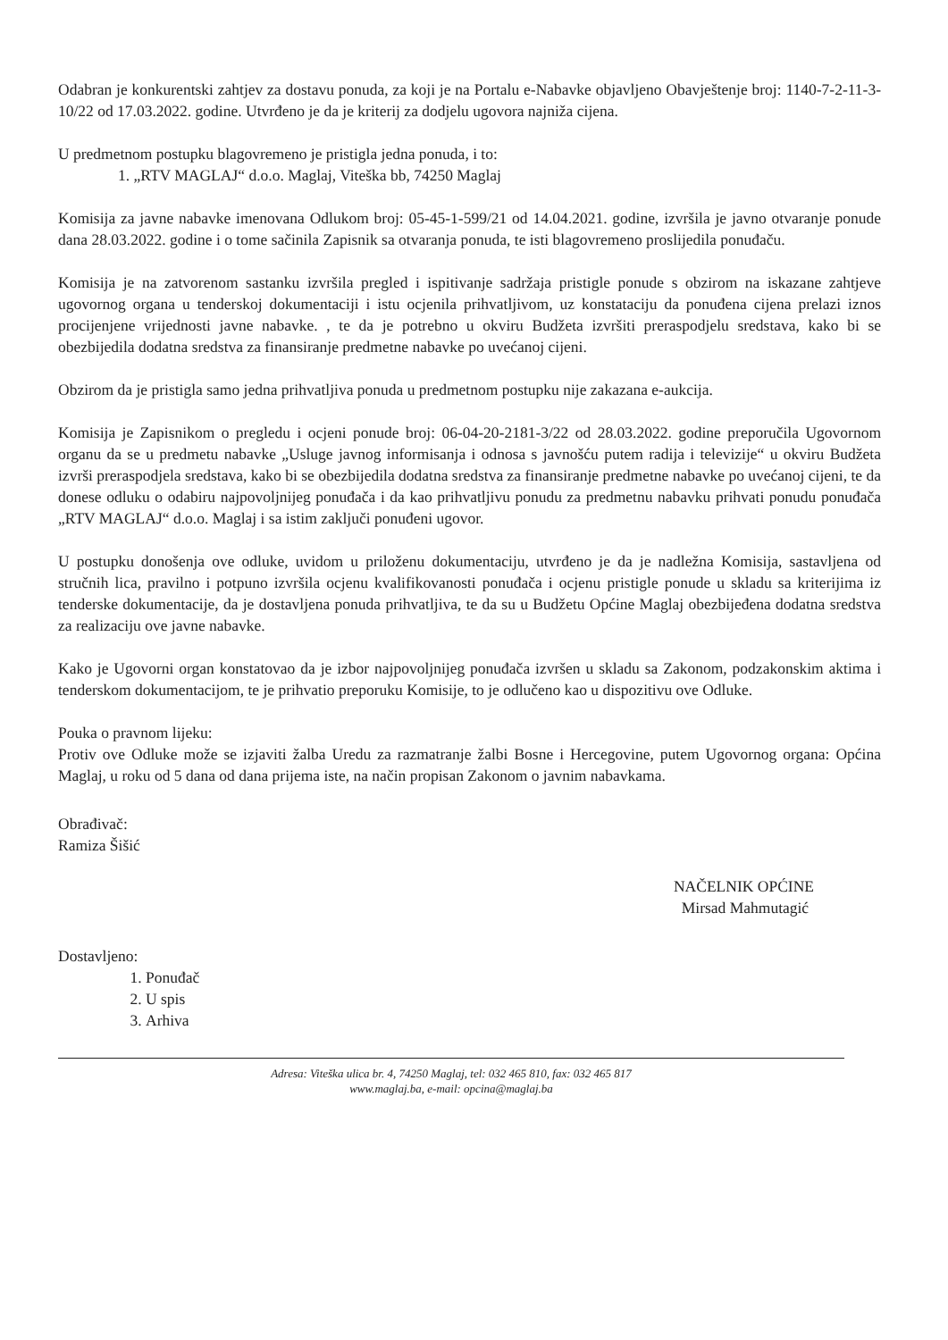Odabran je konkurentski zahtjev za dostavu ponuda, za koji je na Portalu e-Nabavke objavljeno Obavještenje broj: 1140-7-2-11-3-10/22 od 17.03.2022. godine. Utvrđeno je da je kriterij za dodjelu ugovora najniža cijena.
U predmetnom postupku blagovremeno je pristigla jedna ponuda, i to:
1. „RTV MAGLAJ“ d.o.o. Maglaj, Viteška bb, 74250 Maglaj
Komisija za javne nabavke imenovana Odlukom broj: 05-45-1-599/21 od 14.04.2021. godine, izvršila je javno otvaranje ponude dana 28.03.2022. godine i o tome sačinila Zapisnik sa otvaranja ponuda, te isti blagovremeno proslijedila ponuđaču.
Komisija je na zatvorenom sastanku izvršila pregled i ispitivanje sadržaja pristigle ponude s obzirom na iskazane zahtjeve ugovornog organa u tenderskoj dokumentaciji i istu ocjenila prihvatljivom, uz konstataciju da ponuđena cijena prelazi iznos procijenjene vrijednosti javne nabavke. , te da je potrebno u okviru Budžeta izvršiti preraspodjelu sredstava, kako bi se obezbijedila dodatna sredstva za finansiranje predmetne nabavke po uvećanoj cijeni.
Obzirom da je pristigla samo jedna prihvatljiva ponuda u predmetnom postupku nije zakazana e-aukcija.
Komisija je Zapisnikom o pregledu i ocjeni ponude broj: 06-04-20-2181-3/22 od 28.03.2022. godine preporučila Ugovornom organu da se u predmetu nabavke „Usluge javnog informisanja i odnosa s javnošću putem radija i televizije“ u okviru Budžeta izvrši preraspodjela sredstava, kako bi se obezbijedila dodatna sredstva za finansiranje predmetne nabavke po uvećanoj cijeni, te da donese odluku o odabiru najpovoljnijeg ponuđača i da kao prihvatljivu ponudu za predmetnu nabavku prihvati ponudu ponuđača „RTV MAGLAJ“ d.o.o. Maglaj i sa istim zaključi ponuđeni ugovor.
U postupku donošenja ove odluke, uvidom u priloženu dokumentaciju, utvrđeno je da je nadležna Komisija, sastavljena od stručnih lica, pravilno i potpuno izvršila ocjenu kvalifikovanosti ponuđača i ocjenu pristigle ponude u skladu sa kriterijima iz tenderske dokumentacije, da je dostavljena ponuda prihvatljiva, te da su u Budžetu Općine Maglaj obezbijeđena dodatna sredstva za realizaciju ove javne nabavke.
Kako je Ugovorni organ konstatovao da je izbor najpovoljnijeg ponuđača izvršen u skladu sa Zakonom, podzakonskim aktima i tenderskom dokumentacijom, te je prihvatio preporuku Komisije, to je odlučeno kao u dispozitivu ove Odluke.
Pouka o pravnom lijeku:
Protiv ove Odluke može se izjaviti žalba Uredu za razmatranje žalbi Bosne i Hercegovine, putem Ugovornog organa: Općina Maglaj, u roku od 5 dana od dana prijema iste, na način propisan Zakonom o javnim nabavkama.
Obrađivač:
Ramiza Šišić
NAČELNIK OPĆINE
Mirsad Mahmutagić
Dostavljeno:
1. Ponuđač
2. U spis
3. Arhiva
Adresa: Viteška ulica br. 4, 74250 Maglaj, tel: 032 465 810, fax: 032 465 817
www.maglaj.ba, e-mail: opcina@maglaj.ba